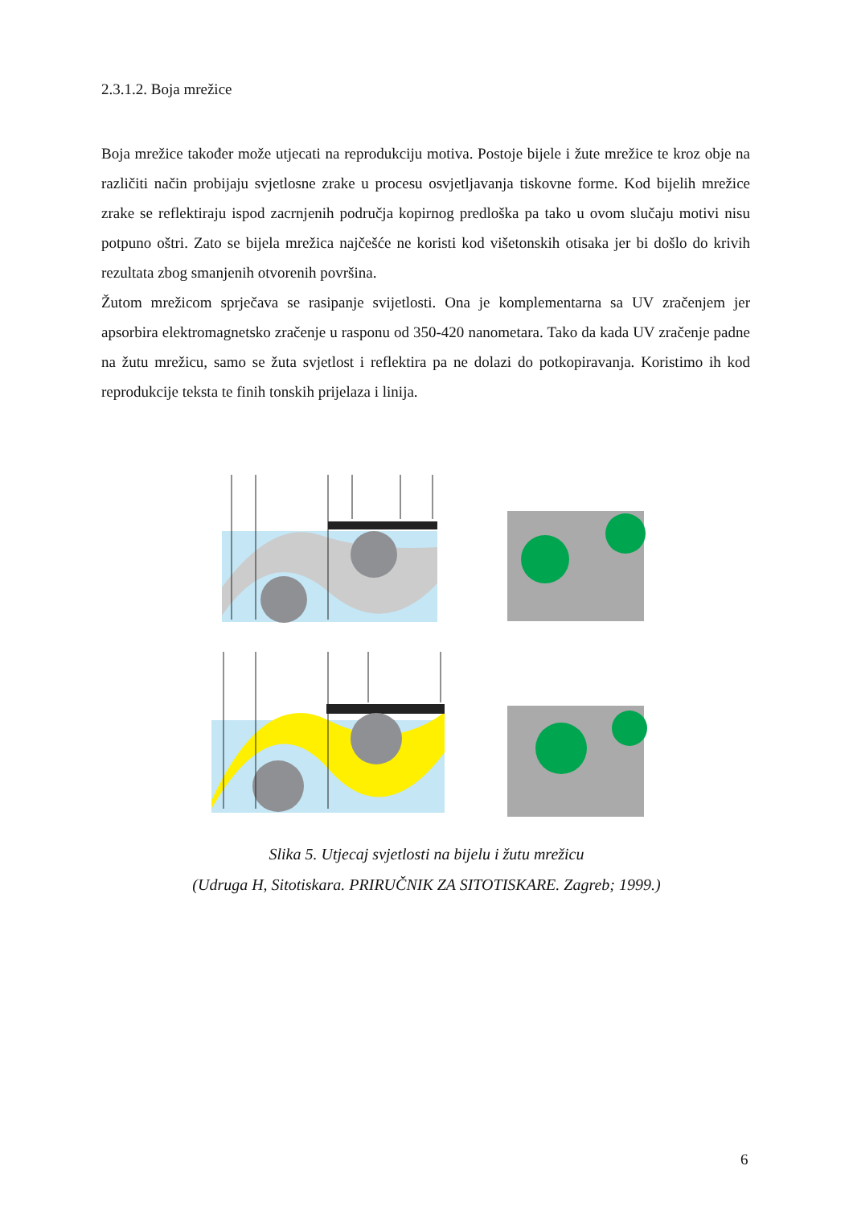2.3.1.2. Boja mrežice
Boja mrežice također može utjecati na reprodukciju motiva. Postoje bijele i žute mrežice te kroz obje na različiti način probijaju svjetlosne zrake u procesu osvjetljavanja tiskovne forme. Kod bijelih mrežice zrake se reflektiraju ispod zacrnjenih područja kopirnog predloška pa tako u ovom slučaju motivi nisu potpuno oštri. Zato se bijela mrežica najčešće ne koristi kod višetonskih otisaka jer bi došlo do krivih rezultata zbog smanjenih otvorenih površina.
Žutom mrežicom sprječava se rasipanje svijetlosti. Ona je komplementarna sa UV zračenjem jer apsorbira elektromagnetsko zračenje u rasponu od 350-420 nanometara. Tako da kada UV zračenje padne na žutu mrežicu, samo se žuta svjetlost i reflektira pa ne dolazi do potkopiravanja. Koristimo ih kod reprodukcije teksta te finih tonskih prijelaza i linija.
Slika 5. Utjecaj svjetlosti na bijelu i žutu mrežicu
(Udruga H, Sitotiskara. PRIRUČNIK ZA SITOTISKARE. Zagreb; 1999.)
6